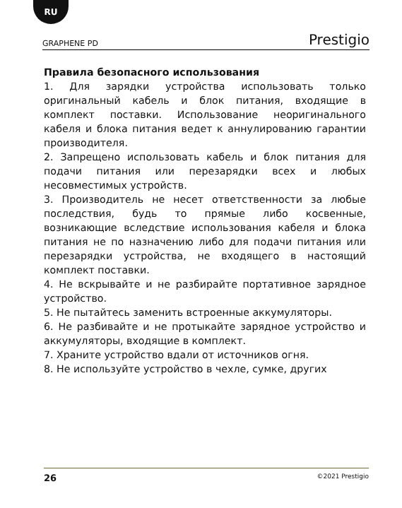RU
GRAPHENE PD Prestigio
Правила безопасного использования
1. Для зарядки устройства использовать только оригинальный кабель и блок питания, входящие в комплект поставки. Использование неоригинального кабеля и блока питания ведет к аннулированию гарантии производителя.
2. Запрещено использовать кабель и блок питания для подачи питания или перезарядки всех и любых несовместимых устройств.
3. Производитель не несет ответственности за любые последствия, будь то прямые либо косвенные, возникающие вследствие использования кабеля и блока питания не по назначению либо для подачи питания или перезарядки устройства, не входящего в настоящий комплект поставки.
4. Не вскрывайте и не разбирайте портативное зарядное устройство.
5. Не пытайтесь заменить встроенные аккумуляторы.
6. Не разбивайте и не протыкайте зарядное устройство и аккумуляторы, входящие в комплект.
7. Храните устройство вдали от источников огня.
8. Не используйте устройство в чехле, сумке, других
26 ©2021 Prestigio